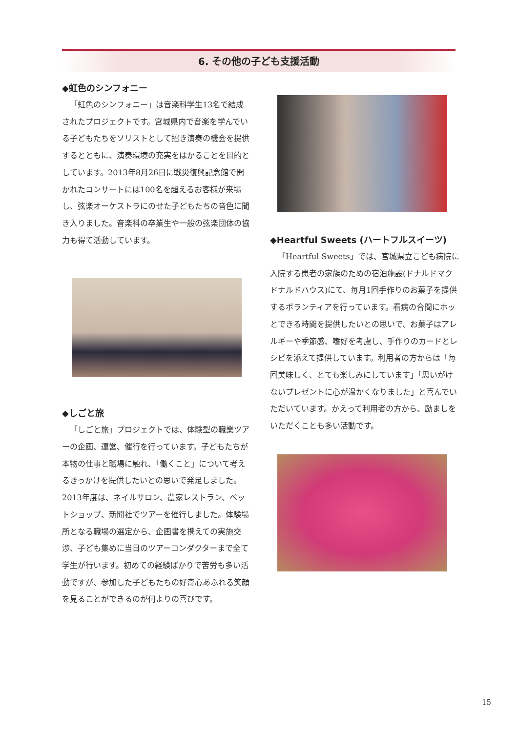6. その他の子ども支援活動
◆虹色のシンフォニー
「虹色のシンフォニー」は音楽科学生13名で結成されたプロジェクトです。宮城県内で音楽を学んでいる子どもたちをソリストとして招き演奏の機会を提供するとともに、演奏環境の充実をはかることを目的としています。2013年8月26日に戦災復興記念館で開かれたコンサートには100名を超えるお客様が来場し、弦楽オーケストラにのせた子どもたちの音色に聞き入りました。音楽科の卒業生や一般の弦楽団体の協力も得て活動しています。
◆しごと旅
「しごと旅」プロジェクトでは、体験型の職業ツアーの企画、運営、催行を行っています。子どもたちが本物の仕事と職場に触れ、「働くこと」について考えるきっかけを提供したいとの思いで発足しました。2013年度は、ネイルサロン、農家レストラン、ペットショップ、新聞社でツアーを催行しました。体験場所となる職場の選定から、企画書を携えての実施交渉、子ども集めに当日のツアーコンダクターまで全て学生が行います。初めての経験ばかりで苦労も多い活動ですが、参加した子どもたちの好奇心あふれる笑顔を見ることができるのが何よりの喜びです。
◆Heartful Sweets (ハートフルスイーツ)
「Heartful Sweets」では、宮城県立こども病院に入院する患者の家族のための宿泊施設(ドナルドマクドナルドハウス)にて、毎月1回手作りのお菓子を提供するボランティアを行っています。看病の合間にホッとできる時間を提供したいとの思いで、お菓子はアレルギーや季節感、嗜好を考慮し、手作りのカードとレシピを添えて提供しています。利用者の方からは「毎回美味しく、とても楽しみにしています」「思いがけないプレゼントに心が温かくなりました」と喜んでいただいています。かえって利用者の方から、励ましをいただくことも多い活動です。
15